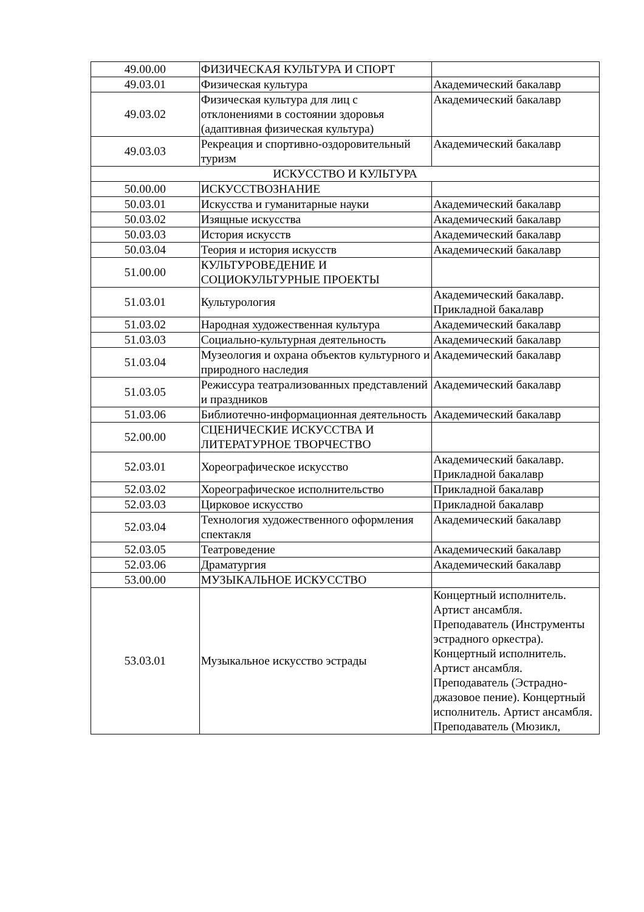| 49.00.00 | ФИЗИЧЕСКАЯ КУЛЬТУРА И СПОРТ | |
| 49.03.01 | Физическая культура | Академический бакалавр |
| 49.03.02 | Физическая культура для лиц с отклонениями в состоянии здоровья (адаптивная физическая культура) | Академический бакалавр |
| 49.03.03 | Рекреация и спортивно-оздоровительный туризм | Академический бакалавр |
| ИСКУССТВО И КУЛЬТУРА | | |
| 50.00.00 | ИСКУССТВОЗНАНИЕ | |
| 50.03.01 | Искусства и гуманитарные науки | Академический бакалавр |
| 50.03.02 | Изящные искусства | Академический бакалавр |
| 50.03.03 | История искусств | Академический бакалавр |
| 50.03.04 | Теория и история искусств | Академический бакалавр |
| 51.00.00 | КУЛЬТУРОВЕДЕНИЕ И СОЦИОКУЛЬТУРНЫЕ ПРОЕКТЫ | |
| 51.03.01 | Культурология | Академический бакалавр. Прикладной бакалавр |
| 51.03.02 | Народная художественная культура | Академический бакалавр |
| 51.03.03 | Социально-культурная деятельность | Академический бакалавр |
| 51.03.04 | Музеология и охрана объектов культурного и природного наследия | Академический бакалавр |
| 51.03.05 | Режиссура театрализованных представлений и праздников | Академический бакалавр |
| 51.03.06 | Библиотечно-информационная деятельность | Академический бакалавр |
| 52.00.00 | СЦЕНИЧЕСКИЕ ИСКУССТВА И ЛИТЕРАТУРНОЕ ТВОРЧЕСТВО | |
| 52.03.01 | Хореографическое искусство | Академический бакалавр. Прикладной бакалавр |
| 52.03.02 | Хореографическое исполнительство | Прикладной бакалавр |
| 52.03.03 | Цирковое искусство | Прикладной бакалавр |
| 52.03.04 | Технология художественного оформления спектакля | Академический бакалавр |
| 52.03.05 | Театроведение | Академический бакалавр |
| 52.03.06 | Драматургия | Академический бакалавр |
| 53.00.00 | МУЗЫКАЛЬНОЕ ИСКУССТВО | |
| 53.03.01 | Музыкальное искусство эстрады | Концертный исполнитель. Артист ансамбля. Преподаватель (Инструменты эстрадного оркестра). Концертный исполнитель. Артист ансамбля. Преподаватель (Эстрадно-джазовое пение). Концертный исполнитель. Артист ансамбля. Преподаватель (Мюзикл, |